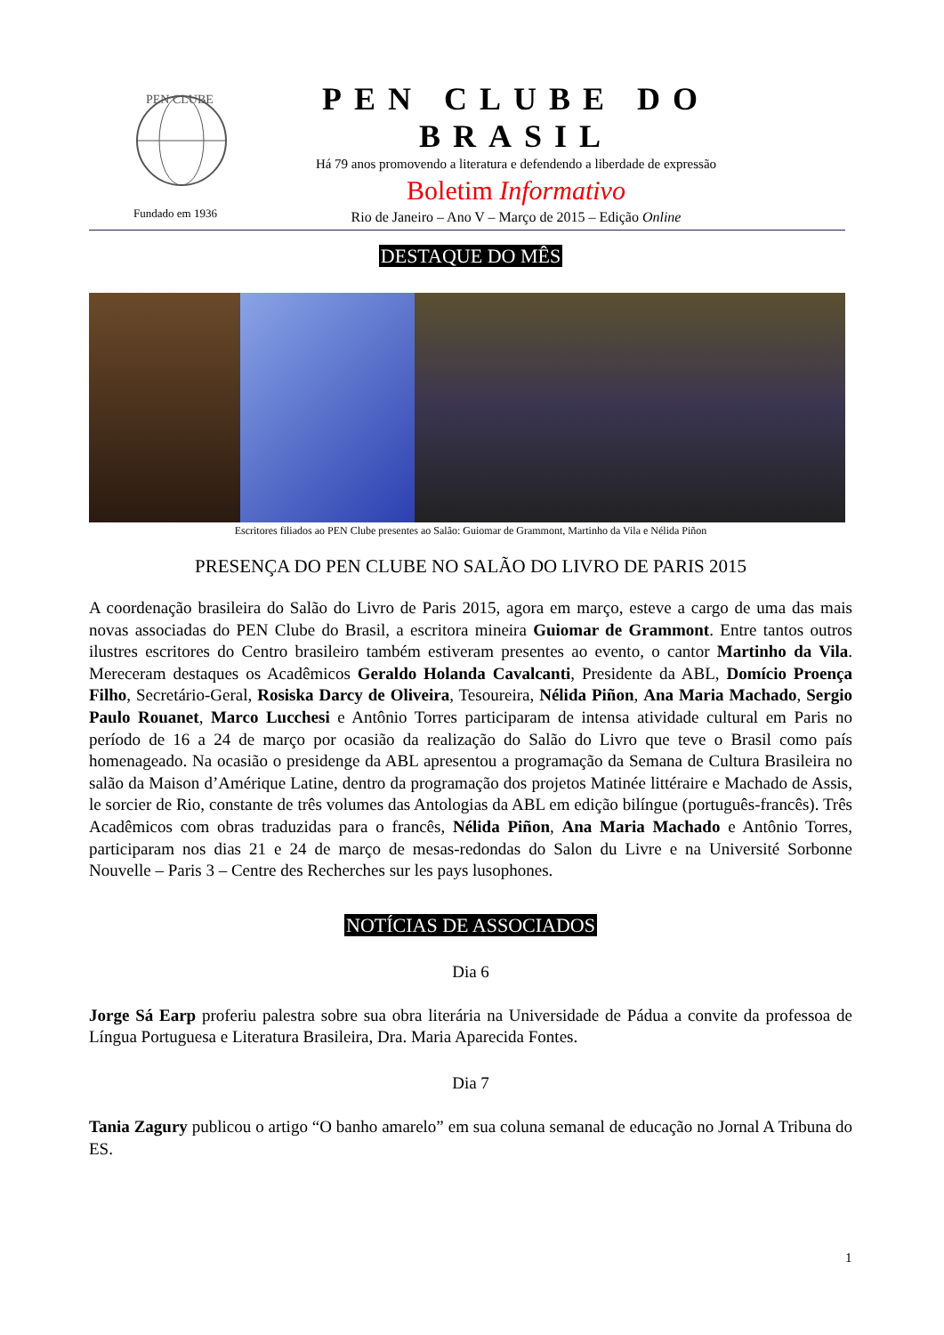PEN CLUBE
Fundado em 1936
PEN CLUBE DO BRASIL
Há 79 anos promovendo a literatura e defendendo a liberdade de expressão
Boletim Informativo
Rio de Janeiro – Ano V – Março de 2015 – Edição Online
DESTAQUE DO MÊS
Escritores filiados ao PEN Clube presentes ao Salão: Guiomar de Grammont, Martinho da Vila e Nélida Piñon
PRESENÇA DO PEN CLUBE NO SALÃO DO LIVRO DE PARIS 2015
A coordenação brasileira do Salão do Livro de Paris 2015, agora em março, esteve a cargo de uma das mais novas associadas do PEN Clube do Brasil, a escritora mineira Guiomar de Grammont. Entre tantos outros ilustres escritores do Centro brasileiro também estiveram presentes ao evento, o cantor Martinho da Vila. Mereceram destaques os Acadêmicos Geraldo Holanda Cavalcanti, Presidente da ABL, Domício Proença Filho, Secretário-Geral, Rosiska Darcy de Oliveira, Tesoureira, Nélida Piñon, Ana Maria Machado, Sergio Paulo Rouanet, Marco Lucchesi e Antônio Torres participaram de intensa atividade cultural em Paris no período de 16 a 24 de março por ocasião da realização do Salão do Livro que teve o Brasil como país homenageado. Na ocasião o presidenge da ABL apresentou a programação da Semana de Cultura Brasileira no salão da Maison d’Amérique Latine, dentro da programação dos projetos Matinée littéraire e Machado de Assis, le sorcier de Rio, constante de três volumes das Antologias da ABL em edição bilíngue (português-francês). Três Acadêmicos com obras traduzidas para o francês, Nélida Piñon, Ana Maria Machado e Antônio Torres, participaram nos dias 21 e 24 de março de mesas-redondas do Salon du Livre e na Université Sorbonne Nouvelle – Paris 3 – Centre des Recherches sur les pays lusophones.
NOTÍCIAS DE ASSOCIADOS
Dia 6
Jorge Sá Earp proferiu palestra sobre sua obra literária na Universidade de Pádua a convite da professoa de Língua Portuguesa e Literatura Brasileira, Dra. Maria Aparecida Fontes.
Dia 7
Tania Zagury publicou o artigo “O banho amarelo” em sua coluna semanal de educação no Jornal A Tribuna do ES.
1